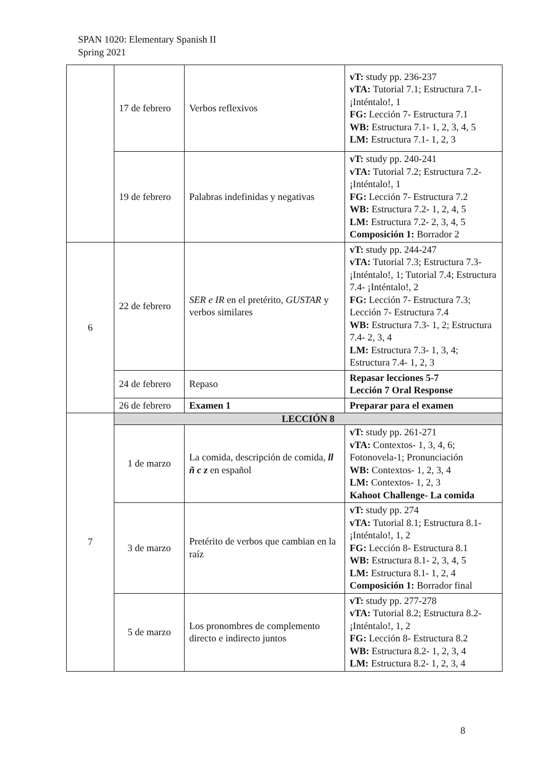SPAN 1020: Elementary Spanish II
Spring 2021
| | 17 de febrero | Verbos reflexivos | vT: study pp. 236-237 vTA: Tutorial 7.1; Estructura 7.1- ¡Inténtalo!, 1 FG: Lección 7- Estructura 7.1 WB: Estructura 7.1- 1, 2, 3, 4, 5 LM: Estructura 7.1- 1, 2, 3 |
| | 19 de febrero | Palabras indefinidas y negativas | vT: study pp. 240-241 vTA: Tutorial 7.2; Estructura 7.2- ¡Inténtalo!, 1 FG: Lección 7- Estructura 7.2 WB: Estructura 7.2- 1, 2, 4, 5 LM: Estructura 7.2- 2, 3, 4, 5 Composición 1: Borrador 2 |
| 6 | 22 de febrero | SER e IR en el pretérito, GUSTAR y verbos similares | vT: study pp. 244-247 vTA: Tutorial 7.3; Estructura 7.3- ¡Inténtalo!, 1; Tutorial 7.4; Estructura 7.4- ¡Inténtalo!, 2 FG: Lección 7- Estructura 7.3; Lección 7- Estructura 7.4 WB: Estructura 7.3- 1, 2; Estructura 7.4- 2, 3, 4 LM: Estructura 7.3- 1, 3, 4; Estructura 7.4- 1, 2, 3 |
| | 24 de febrero | Repaso | Repasar lecciones 5-7 Lección 7 Oral Response |
| | 26 de febrero | Examen 1 | Preparar para el examen |
| 7 | LECCIÓN 8 | | |
| | 1 de marzo | La comida, descripción de comida, ll ñ c z en español | vT: study pp. 261-271 vTA: Contextos- 1, 3, 4, 6; Fotonovela-1; Pronunciación WB: Contextos- 1, 2, 3, 4 LM: Contextos- 1, 2, 3 Kahoot Challenge- La comida |
| | 3 de marzo | Pretérito de verbos que cambian en la raíz | vT: study pp. 274 vTA: Tutorial 8.1; Estructura 8.1- ¡Inténtalo!, 1, 2 FG: Lección 8- Estructura 8.1 WB: Estructura 8.1- 2, 3, 4, 5 LM: Estructura 8.1- 1, 2, 4 Composición 1: Borrador final |
| | 5 de marzo | Los pronombres de complemento directo e indirecto juntos | vT: study pp. 277-278 vTA: Tutorial 8.2; Estructura 8.2- ¡Inténtalo!, 1, 2 FG: Lección 8- Estructura 8.2 WB: Estructura 8.2- 1, 2, 3, 4 LM: Estructura 8.2- 1, 2, 3, 4 |
8